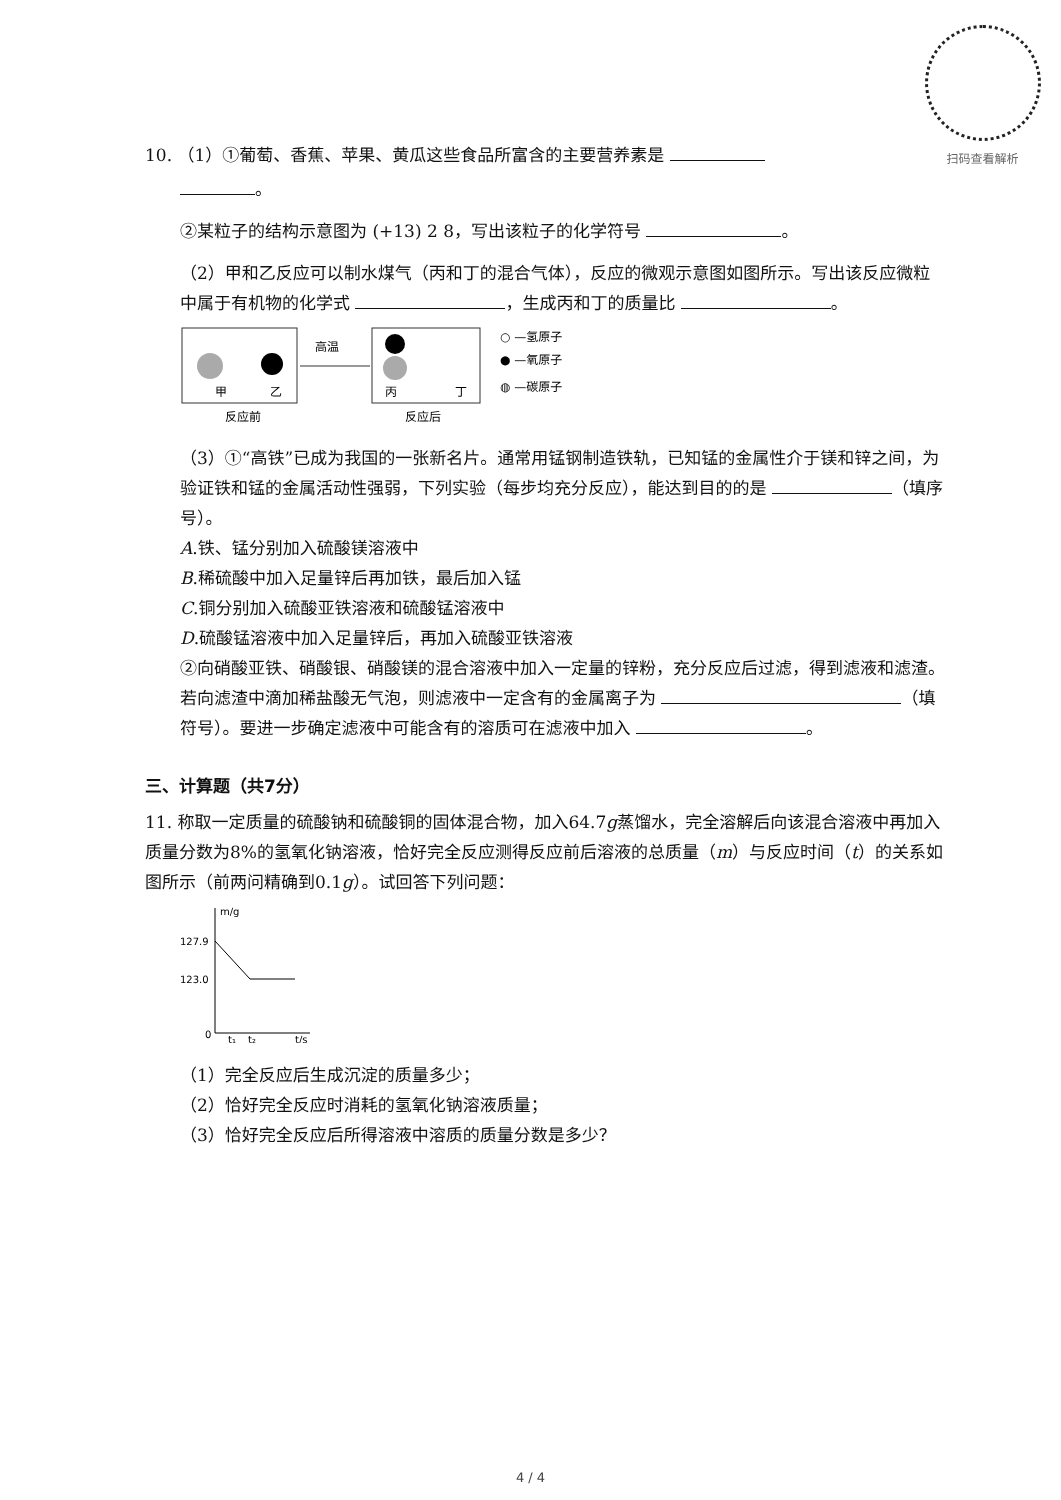扫码查看解析
10. （1）①葡萄、香蕉、苹果、黄瓜这些食品所富含的主要营养素是
。
②某粒子的结构示意图为 (+13) 2 8，写出该粒子的化学符号 。
（2）甲和乙反应可以制水煤气（丙和丁的混合气体），反应的微观示意图如图所示。写出该反应微粒中属于有机物的化学式 ，生成丙和丁的质量比 。
甲
乙
高温
丙
丁
○ —氢原子
● —氧原子
◍ —碳原子
反应前
反应后
（3）①“高铁”已成为我国的一张新名片。通常用锰钢制造铁轨，已知锰的金属性介于镁和锌之间，为验证铁和锰的金属活动性强弱，下列实验（每步均充分反应），能达到目的的是 （填序号）。
A.铁、锰分别加入硫酸镁溶液中
B.稀硫酸中加入足量锌后再加铁，最后加入锰
C.铜分别加入硫酸亚铁溶液和硫酸锰溶液中
D.硫酸锰溶液中加入足量锌后，再加入硫酸亚铁溶液
②向硝酸亚铁、硝酸银、硝酸镁的混合溶液中加入一定量的锌粉，充分反应后过滤，得到滤液和滤渣。若向滤渣中滴加稀盐酸无气泡，则滤液中一定含有的金属离子为 （填符号）。要进一步确定滤液中可能含有的溶质可在滤液中加入 。
三、计算题（共7分）
11. 称取一定质量的硫酸钠和硫酸铜的固体混合物，加入64.7g蒸馏水，完全溶解后向该混合溶液中再加入质量分数为8%的氢氧化钠溶液，恰好完全反应测得反应前后溶液的总质量（m）与反应时间（t）的关系如图所示（前两问精确到0.1g）。试回答下列问题：
m/g
127.9
123.0
0
t₁
t₂
t/s
（1）完全反应后生成沉淀的质量多少；
（2）恰好完全反应时消耗的氢氧化钠溶液质量；
（3）恰好完全反应后所得溶液中溶质的质量分数是多少？
4 / 4